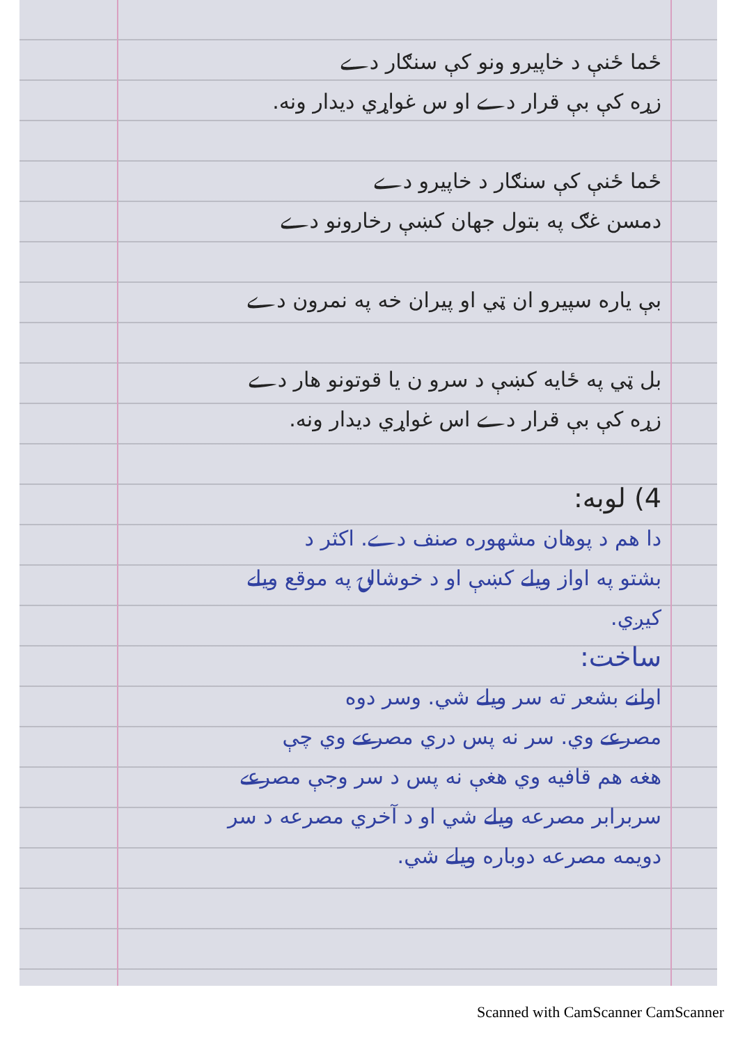ځما ځنې د خاپیرو ونو کې سنګار دے
زړه کې بې قرار دے او س غواړي دیدار ونه.
ځما ځنې کې سنګار د خاپیرو دے
دمسن غګ په بتول جهان کښې رخارونو دے
بې یاره سپیرو ان ټي او پیران خه په نمرون دے
بل ټي په ځایه کښې د سرو ن یا قوتونو هار دے
زړه کې بې قرار دے اس غواړي دیدار ونه.
4) لوبه:
دا هم د پوهان مشهوره صنف دے. اکثر د
بشتو په اواز ویلے کښې او د خوشالۍ په موقع ویلے
کیږي.
ساخت:
اولنے بشعر ته سر ویلے شي. وسر دوه
مصرعے وي. سر نه پس دري مصرعے وي چې
هغه هم قافیه وي هغې نه پس د سر وجې مصرعے
سربرابر مصرعه ویلے شي او د آخري مصرعه د سر
دويمه مصرعه دوباره ویلے شي.
Scanned with CamScanner CamScanner